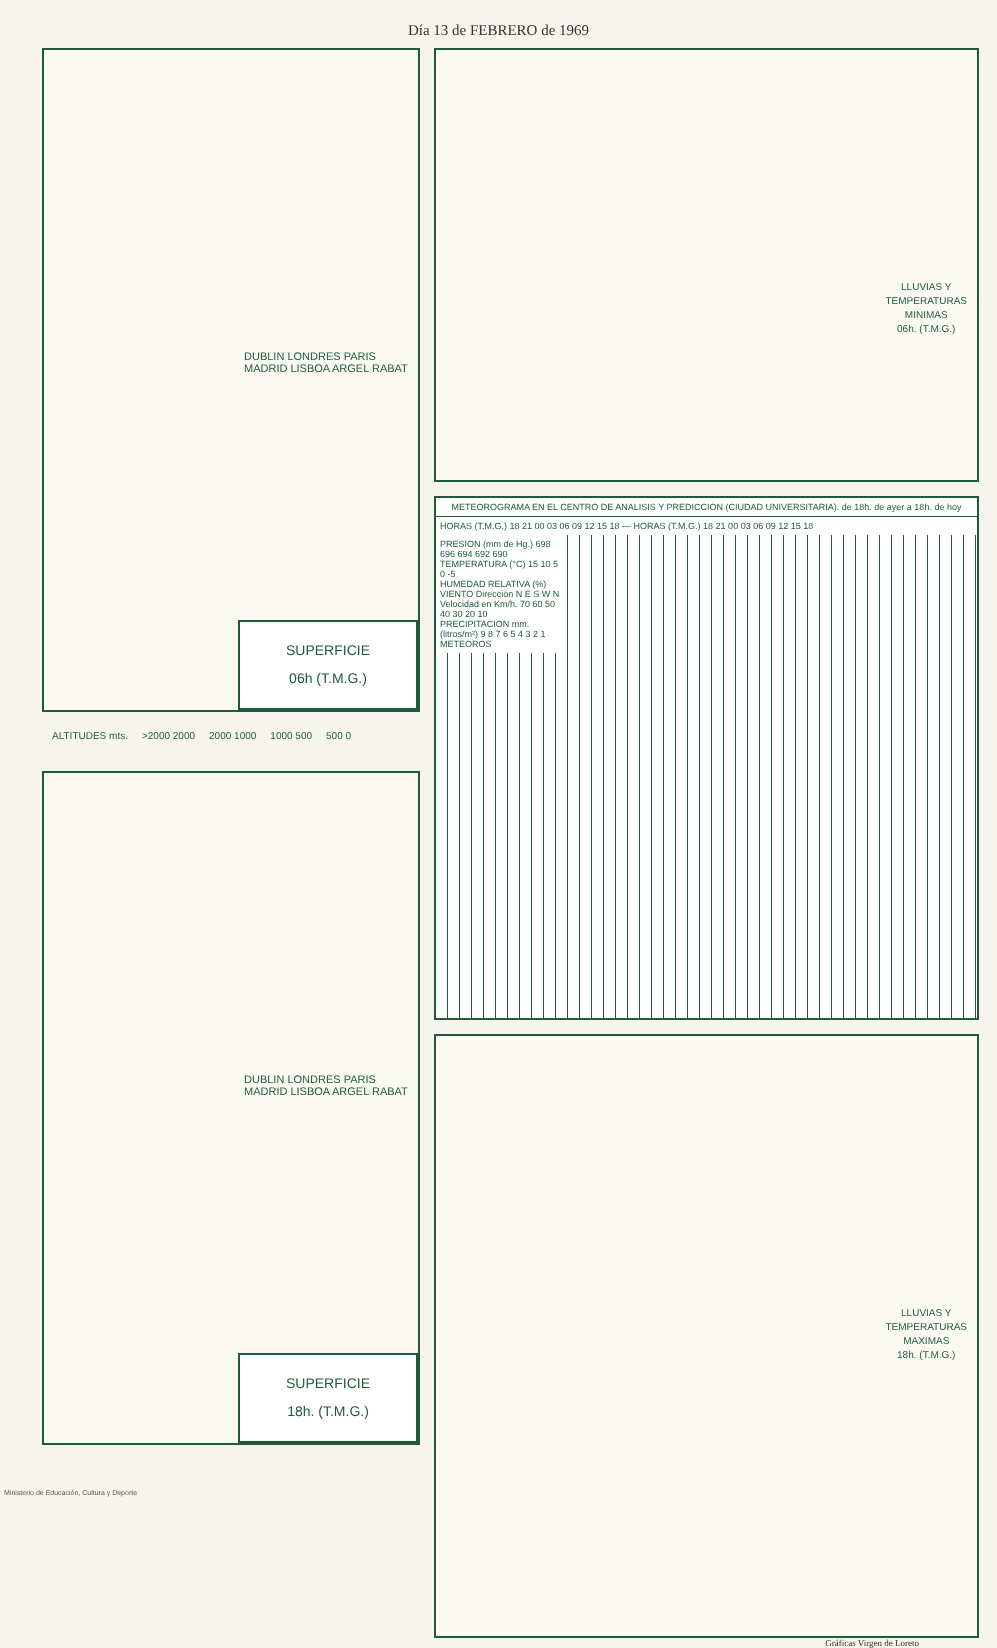Día 13 de FEBRERO de 1969
DUBLIN LONDRES PARIS MADRID LISBOA ARGEL RABAT
SUPERFICIE
06h (T.M.G.)
ALTITUDES mts. >2000 2000 2000 1000 1000 500 500 0
DUBLIN LONDRES PARIS MADRID LISBOA ARGEL RABAT
SUPERFICIE
18h. (T.M.G.)
LLUVIAS Y
TEMPERATURAS
MINIMAS
06h. (T.M.G.)
METEOROGRAMA EN EL CENTRO DE ANALISIS Y PREDICCION (CIUDAD UNIVERSITARIA). de 18h. de ayer a 18h. de hoy
HORAS (T.M.G.) 18 21 00 03 06 09 12 15 18 — HORAS (T.M.G.) 18 21 00 03 06 09 12 15 18
PRESION (mm de Hg.) 698 696 694 692 690
TEMPERATURA (°C) 15 10 5 0 -5
HUMEDAD RELATIVA (%)
VIENTO Dirección N E S W N
Velocidad en Km/h. 70 60 50 40 30 20 10
PRECIPITACION mm. (litros/m²) 9 8 7 6 5 4 3 2 1
METEOROS
LLUVIAS Y
TEMPERATURAS
MAXIMAS
18h. (T.M.G.)
Gráficas Virgen de Loreto
Ministerio de Educación, Cultura y Deporte